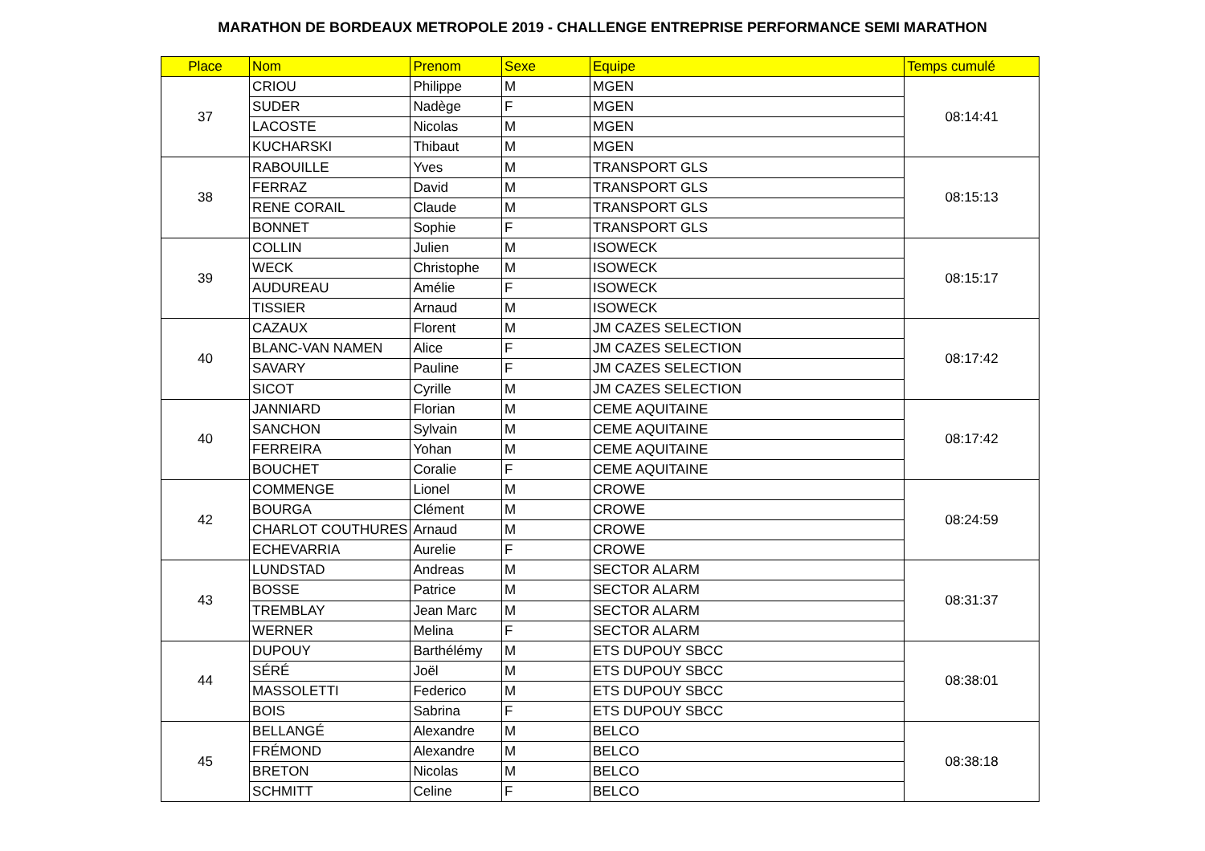MARATHON DE BORDEAUX METROPOLE 2019 - CHALLENGE ENTREPRISE PERFORMANCE SEMI MARATHON
| Place | Nom | Prenom | Sexe | Equipe | Temps cumulé |
| --- | --- | --- | --- | --- | --- |
| 37 | CRIOU | Philippe | M | MGEN | 08:14:41 |
| | SUDER | Nadège | F | MGEN | |
| | LACOSTE | Nicolas | M | MGEN | |
| | KUCHARSKI | Thibaut | M | MGEN | |
| 38 | RABOUILLE | Yves | M | TRANSPORT GLS | 08:15:13 |
| | FERRAZ | David | M | TRANSPORT GLS | |
| | RENE CORAIL | Claude | M | TRANSPORT GLS | |
| | BONNET | Sophie | F | TRANSPORT GLS | |
| 39 | COLLIN | Julien | M | ISOWECK | 08:15:17 |
| | WECK | Christophe | M | ISOWECK | |
| | AUDUREAU | Amélie | F | ISOWECK | |
| | TISSIER | Arnaud | M | ISOWECK | |
| 40 | CAZAUX | Florent | M | JM CAZES SELECTION | 08:17:42 |
| | BLANC-VAN NAMEN | Alice | F | JM CAZES SELECTION | |
| | SAVARY | Pauline | F | JM CAZES SELECTION | |
| | SICOT | Cyrille | M | JM CAZES SELECTION | |
| 40 | JANNIARD | Florian | M | CEME AQUITAINE | 08:17:42 |
| | SANCHON | Sylvain | M | CEME AQUITAINE | |
| | FERREIRA | Yohan | M | CEME AQUITAINE | |
| | BOUCHET | Coralie | F | CEME AQUITAINE | |
| 42 | COMMENGE | Lionel | M | CROWE | 08:24:59 |
| | BOURGA | Clément | M | CROWE | |
| | CHARLOT COUTHURES | Arnaud | M | CROWE | |
| | ECHEVARRIA | Aurelie | F | CROWE | |
| 43 | LUNDSTAD | Andreas | M | SECTOR ALARM | 08:31:37 |
| | BOSSE | Patrice | M | SECTOR ALARM | |
| | TREMBLAY | Jean Marc | M | SECTOR ALARM | |
| | WERNER | Melina | F | SECTOR ALARM | |
| 44 | DUPOUY | Barthélémy | M | ETS DUPOUY SBCC | 08:38:01 |
| | SÉRÉ | Joël | M | ETS DUPOUY SBCC | |
| | MASSOLETTI | Federico | M | ETS DUPOUY SBCC | |
| | BOIS | Sabrina | F | ETS DUPOUY SBCC | |
| 45 | BELLANGÉ | Alexandre | M | BELCO | 08:38:18 |
| | FRÉMOND | Alexandre | M | BELCO | |
| | BRETON | Nicolas | M | BELCO | |
| | SCHMITT | Celine | F | BELCO | |